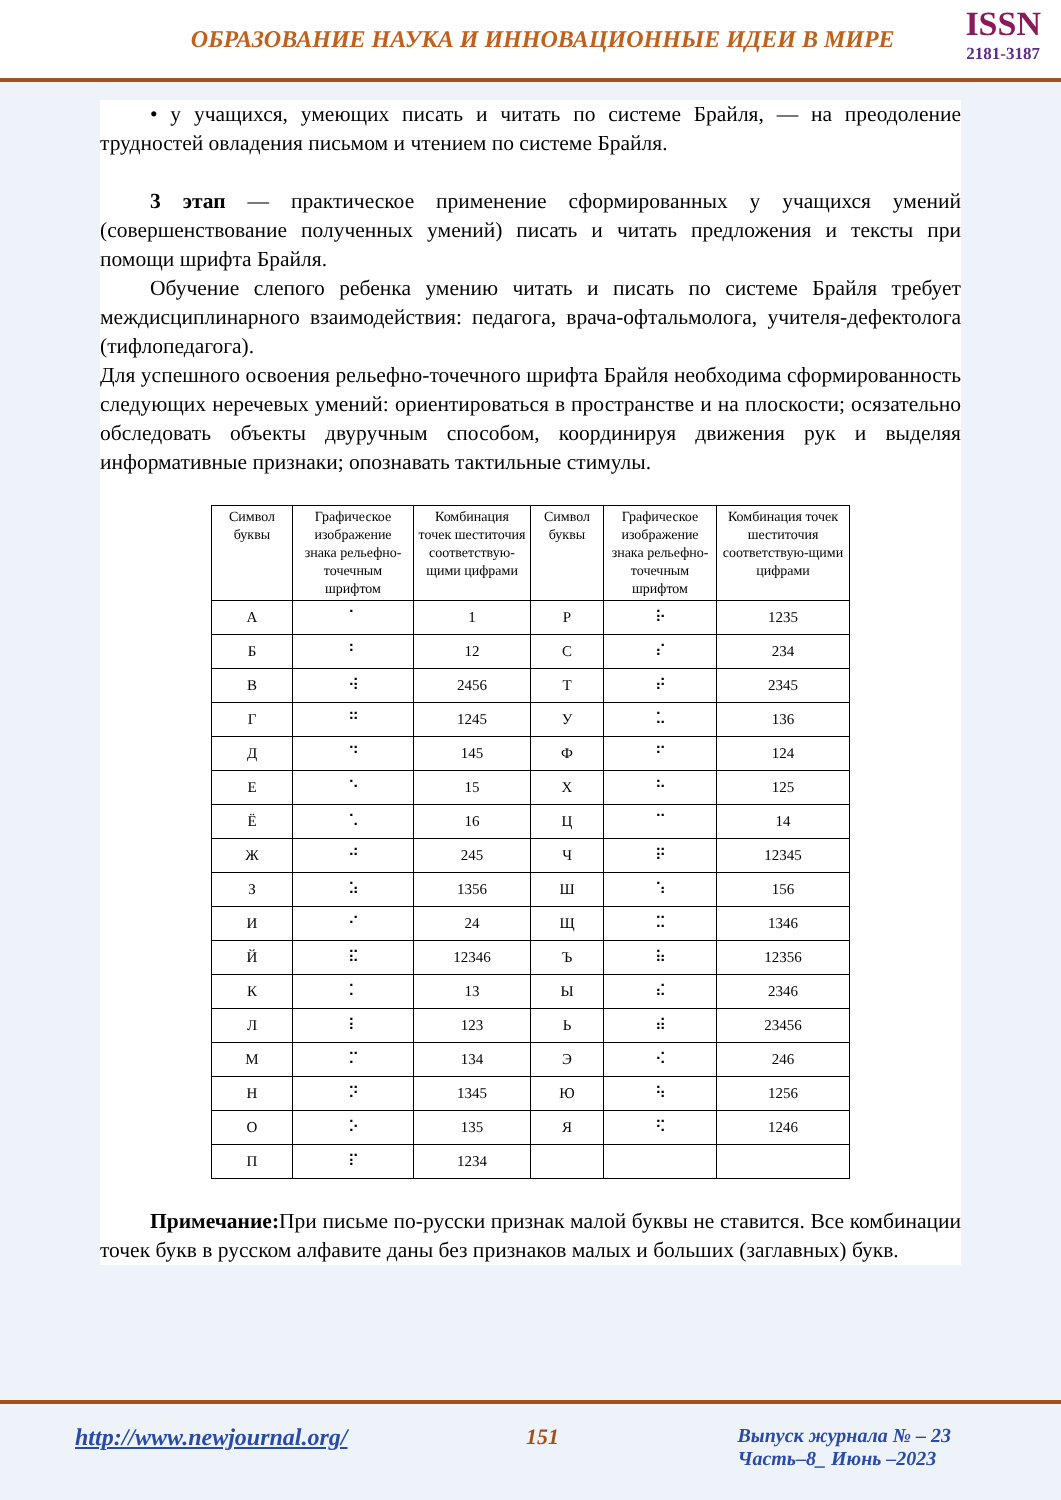ОБРАЗОВАНИЕ НАУКА И ИННОВАЦИОННЫЕ ИДЕИ В МИРЕ
ISSN
2181-3187
• у учащихся, умеющих писать и читать по системе Брайля, — на преодоление трудностей овладения письмом и чтением по системе Брайля.
3 этап — практическое применение сформированных у учащихся умений (совершенствование полученных умений) писать и читать предложения и тексты при помощи шрифта Брайля.
Обучение слепого ребенка умению читать и писать по системе Брайля требует междисциплинарного взаимодействия: педагога, врача-офтальмолога, учителя-дефектолога (тифлопедагога).
Для успешного освоения рельефно-точечного шрифта Брайля необходима сформированность следующих неречевых умений: ориентироваться в пространстве и на плоскости; осязательно обследовать объекты двуручным способом, координируя движения рук и выделяя информативные признаки; опознавать тактильные стимулы.
| Символ буквы | Графическое изображение знака рельефно-точечным шрифтом | Комбинация точек шеститочия соответствую-щими цифрами | Символ буквы | Графическое изображение знака рельефно-точечным шрифтом | Комбинация точек шеститочия соответствую-щими цифрами |
| --- | --- | --- | --- | --- | --- |
| А | ⠁ | 1 | Р | ⠗ | 1235 |
| Б | ⠃ | 12 | С | ⠎ | 234 |
| В | ⠺ | 2456 | Т | ⠞ | 2345 |
| Г | ⠛ | 1245 | У | ⠥ | 136 |
| Д | ⠙ | 145 | Ф | ⠋ | 124 |
| Е | ⠑ | 15 | Х | ⠓ | 125 |
| Ё | ⠡ | 16 | Ц | ⠉ | 14 |
| Ж | ⠚ | 245 | Ч | ⠟ | 12345 |
| З | ⠵ | 1356 | Ш | ⠱ | 156 |
| И | ⠊ | 24 | Щ | ⠭ | 1346 |
| Й | ⠯ | 12346 | Ъ | ⠷ | 12356 |
| К | ⠅ | 13 | Ы | ⠮ | 2346 |
| Л | ⠇ | 123 | Ь | ⠾ | 23456 |
| М | ⠍ | 134 | Э | ⠪ | 246 |
| Н | ⠝ | 1345 | Ю | ⠳ | 1256 |
| О | ⠕ | 135 | Я | ⠫ | 1246 |
| П | ⠏ | 1234 | | | |
Примечание: При письме по-русски признак малой буквы не ставится. Все комбинации точек букв в русском алфавите даны без признаков малых и больших (заглавных) букв.
http://www.newjournal.org/ 151 Выпуск журнала № – 23
Часть–8_ Июнь –2023